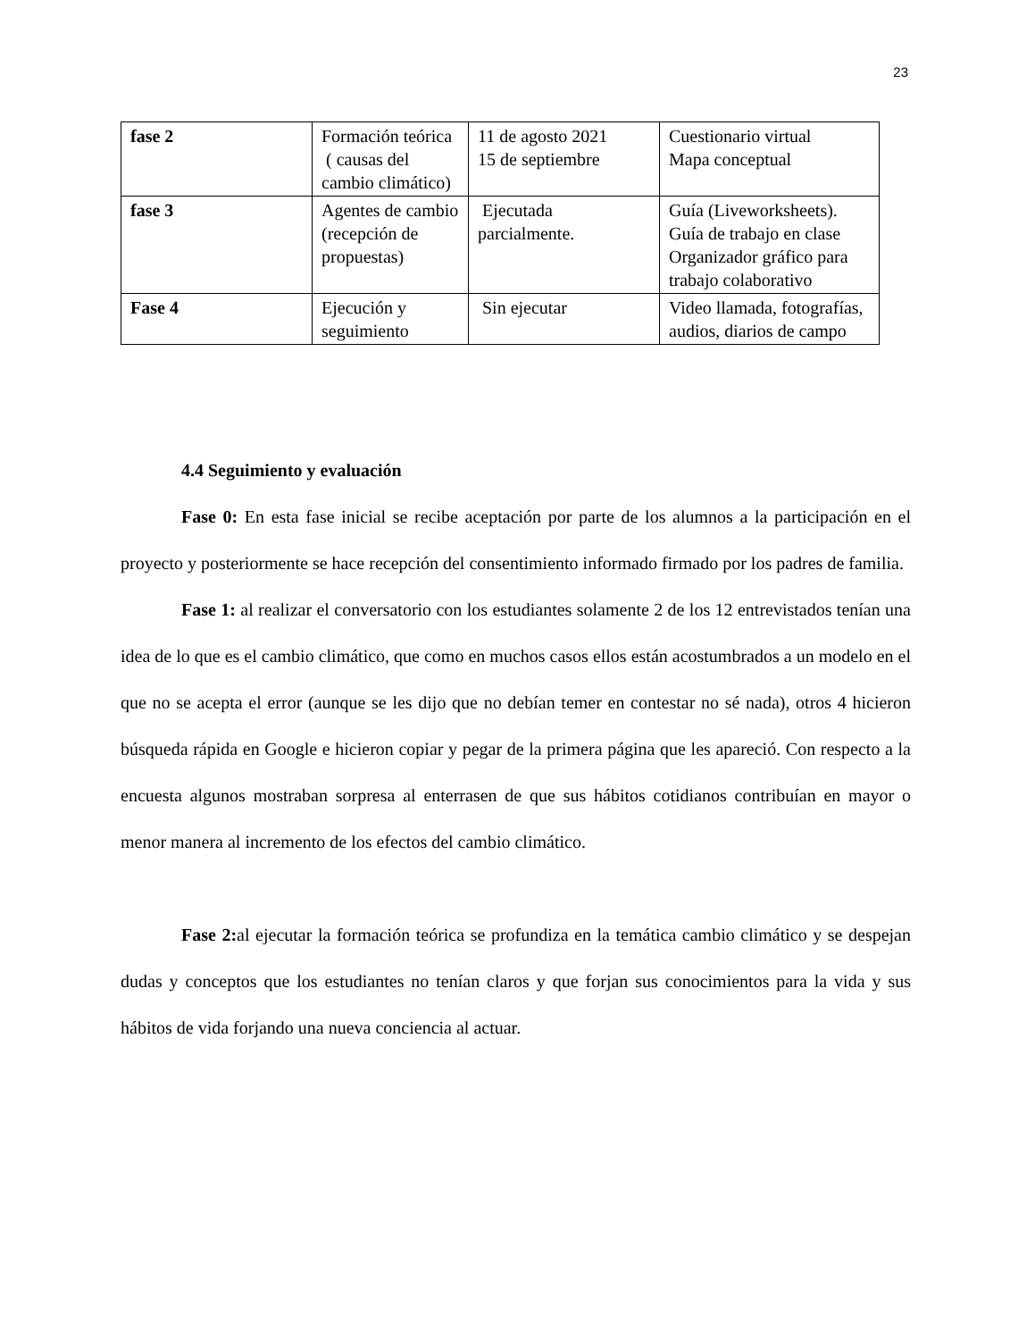23
| fase 2 | Formación teórica ( causas del cambio climático) | 11 de agosto 2021 15 de septiembre | Cuestionario virtual Mapa conceptual |
| fase 3 | Agentes de cambio (recepción de propuestas) | Ejecutada parcialmente. | Guía (Liveworksheets). Guía de trabajo en clase Organizador gráfico para trabajo colaborativo |
| Fase 4 | Ejecución y seguimiento | Sin ejecutar | Video llamada, fotografías, audios, diarios de campo |
4.4 Seguimiento y evaluación
Fase 0: En esta fase inicial se recibe aceptación por parte de los alumnos a la participación en el proyecto y posteriormente se hace recepción del consentimiento informado firmado por los padres de familia.
Fase 1: al realizar el conversatorio con los estudiantes solamente 2 de los 12 entrevistados tenían una idea de lo que es el cambio climático, que como en muchos casos ellos están acostumbrados a un modelo en el que no se acepta el error (aunque se les dijo que no debían temer en contestar no sé nada), otros 4 hicieron búsqueda rápida en Google e hicieron copiar y pegar de la primera página que les apareció. Con respecto a la encuesta algunos mostraban sorpresa al enterrasen de que sus hábitos cotidianos contribuían en mayor o menor manera al incremento de los efectos del cambio climático.
Fase 2: al ejecutar la formación teórica se profundiza en la temática cambio climático y se despejan dudas y conceptos que los estudiantes no tenían claros y que forjan sus conocimientos para la vida y sus hábitos de vida forjando una nueva conciencia al actuar.